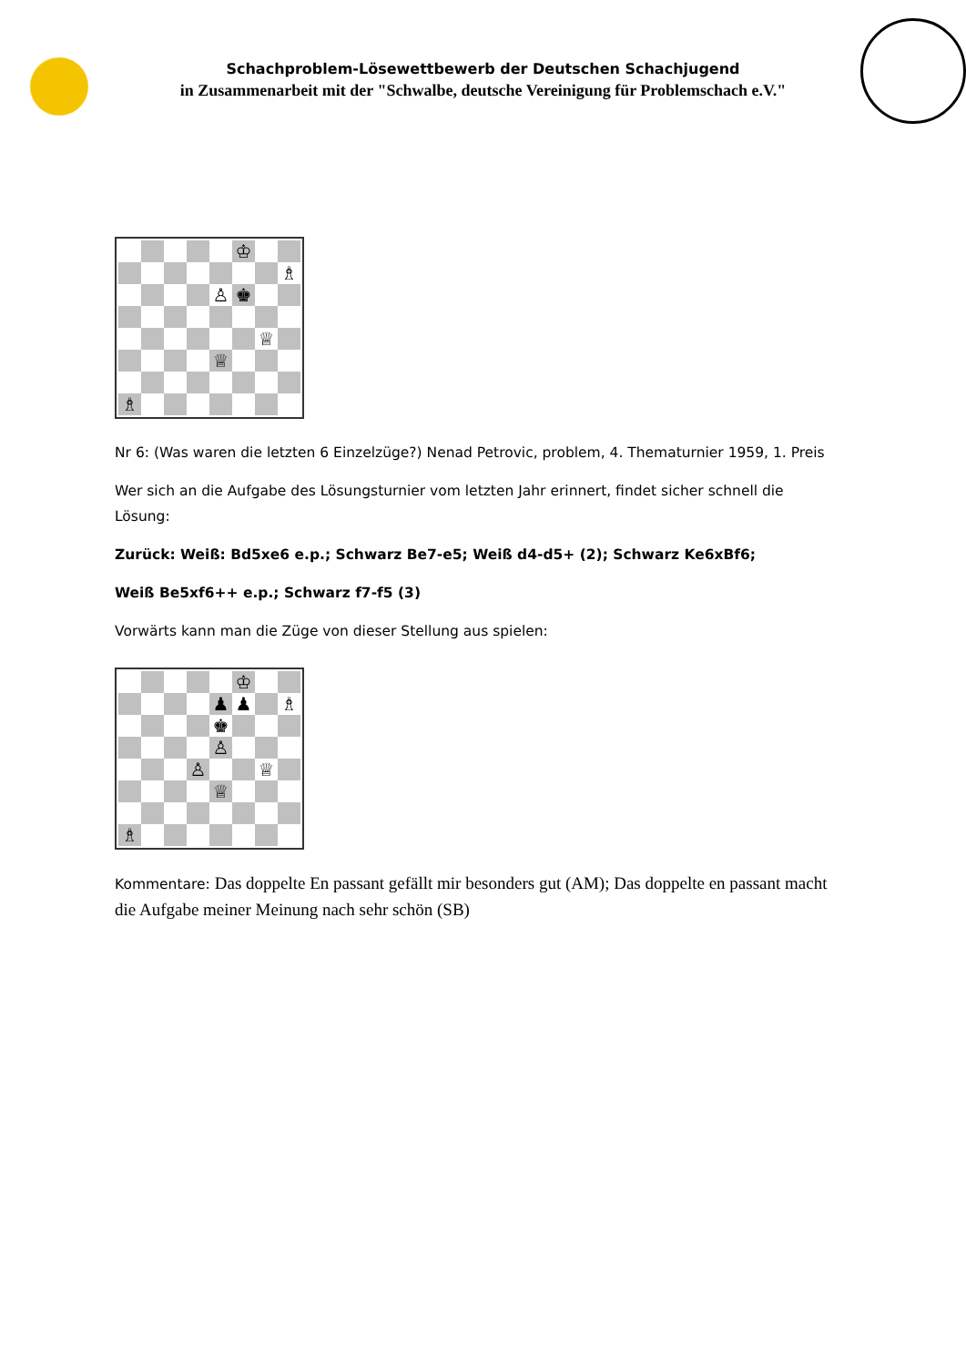Schachproblem-Lösewettbewerb der Deutschen Schachjugend
in Zusammenarbeit mit der "Schwalbe, deutsche Vereinigung für Problemschach e.V."
| | | | | | ♔ | | |
| | | | | | | | ♗ |
| | | | | ♙ | ♚ | | |
| | | | | | | ♕ | |
| | | | | ♕ | | | |
| ♗ | | | | | | | |
Nr 6: (Was waren die letzten 6 Einzelzüge?) Nenad Petrovic, problem, 4. Thematurnier 1959, 1. Preis
Wer sich an die Aufgabe des Lösungsturnier vom letzten Jahr erinnert, findet sicher schnell die Lösung:
Zurück: Weiß: Bd5xe6 e.p.; Schwarz Be7-e5; Weiß d4-d5+ (2); Schwarz Ke6xBf6;
Weiß Be5xf6++ e.p.; Schwarz f7-f5 (3)
Vorwärts kann man die Züge von dieser Stellung aus spielen:
| | | | | | ♔ | | |
| | | | | ♟ | ♟ | | ♗ |
| | | | | ♚ | | | |
| | | | | ♙ | | | |
| | | | ♙ | | | ♕ | |
| | | | | ♕ | | | |
| ♗ | | | | | | | |
Kommentare: Das doppelte En passant gefällt mir besonders gut (AM); Das doppelte en passant macht die Aufgabe meiner Meinung nach sehr schön (SB)